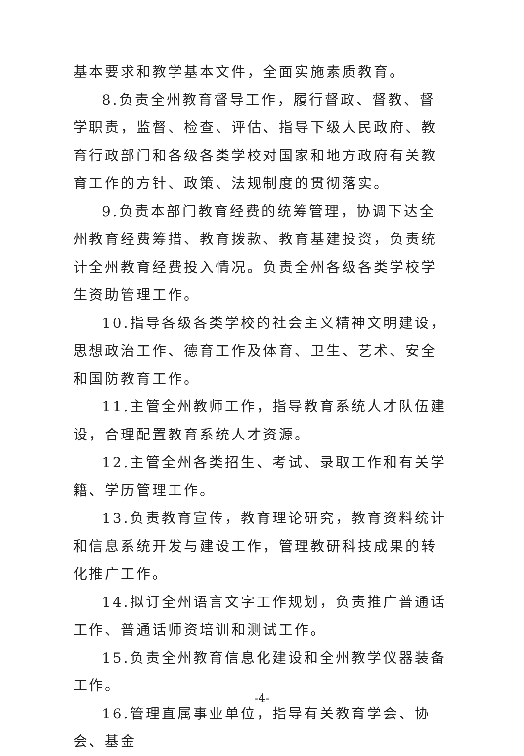基本要求和教学基本文件，全面实施素质教育。
8.负责全州教育督导工作，履行督政、督教、督学职责，监督、检查、评估、指导下级人民政府、教育行政部门和各级各类学校对国家和地方政府有关教育工作的方针、政策、法规制度的贯彻落实。
9.负责本部门教育经费的统筹管理，协调下达全州教育经费筹措、教育拨款、教育基建投资，负责统计全州教育经费投入情况。负责全州各级各类学校学生资助管理工作。
10.指导各级各类学校的社会主义精神文明建设，思想政治工作、德育工作及体育、卫生、艺术、安全和国防教育工作。
11.主管全州教师工作，指导教育系统人才队伍建设，合理配置教育系统人才资源。
12.主管全州各类招生、考试、录取工作和有关学籍、学历管理工作。
13.负责教育宣传，教育理论研究，教育资料统计和信息系统开发与建设工作，管理教研科技成果的转化推广工作。
14.拟订全州语言文字工作规划，负责推广普通话工作、普通话师资培训和测试工作。
15.负责全州教育信息化建设和全州教学仪器装备工作。
16.管理直属事业单位，指导有关教育学会、协会、基金
-4-